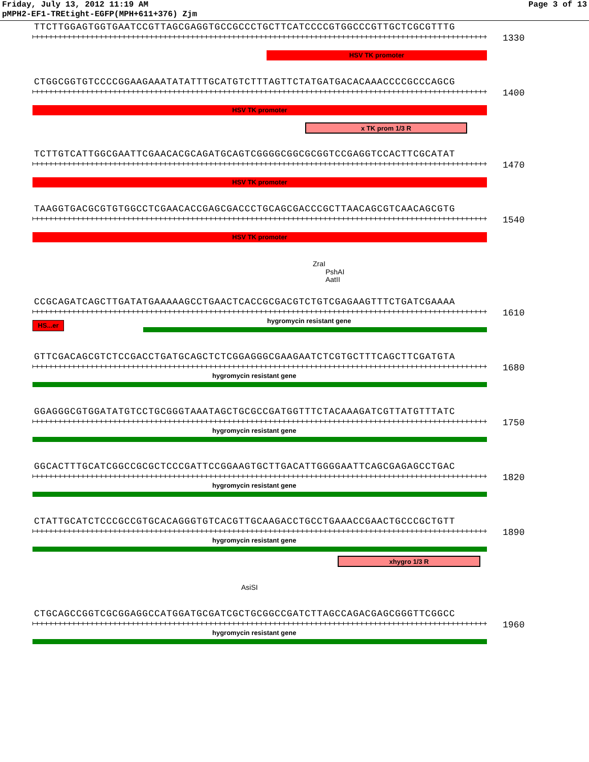Page 3 of 13 Friday, July 13, 2012 11:19 AM
pMPH2-EF1-TREtight-EGFP(MPH+611+376) Zjm
TTCTTGGAGTGGTGAATCCGTTAGCGAGGTGCCGCCCTGCTTCATCCCCGTGGCCCGTTGCTCGCGTTTG
1330
HSV TK promoter
CTGGCGGTGTCCCCGGAAGAAATATATTTGCATGTCTTTAGTTCTATGATGACACAAACCCCGCCCAGCG
1400
HSV TK promoter
x TK prom 1/3 R
TCTTGTCATTGGCGAATTCGAACACGCAGATGCAGTCGGGGCGGCGCGGTCCGAGGTCCACTTCGCATAT
1470
HSV TK promoter
TAAGGTGACGCGTGTGGCCTCGAACACCGAGCGACCCTGCAGCGACCCGCTTAACAGCGTCAACAGCGTG
1540
HSV TK promoter
ZraI
PshAI
AatII
CCGCAGATCAGCTTGATATGAAAAAGCCTGAACTCACCGCGACGTCTGTCGAGAAGTTTCTGATCGAAAA
1610
HS...er hygromycin resistant gene
GTTCGACAGCGTCTCCGACCTGATGCAGCTCTCGGAGGGCGAAGAATCTCGTGCTTTCAGCTTCGATGTA
1680
hygromycin resistant gene
GGAGGGCGTGGATATGTCCTGCGGGTAAATAGCTGCGCCGATGGTTTCTACAAAGATCGTTATGTTTATC
1750
hygromycin resistant gene
GGCACTTTGCATCGGCCGCGCTCCCGATTCCGGAAGTGCTTGACATTGGGGAATTCAGCGAGAGCCTGAC
1820
hygromycin resistant gene
CTATTGCATCTCCCGCCGTGCACAGGGTGTCACGTTGCAAGACCTGCCTGAAACCGAACTGCCCGCTGTT
1890
hygromycin resistant gene
xhygro 1/3 R
AsiSI
CTGCAGCCGGTCGCGGAGGCCATGGATGCGATCGCTGCGGCCGATCTTAGCCAGACGAGCGGGTTCGGCC
1960
hygromycin resistant gene